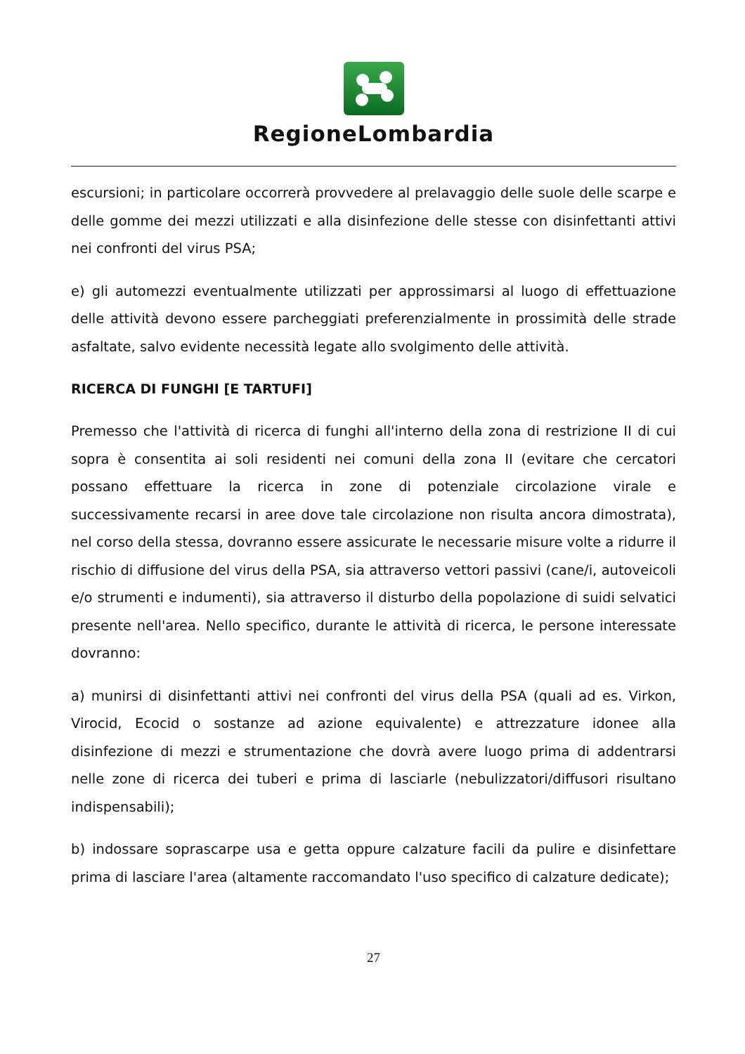RegioneLombardia
escursioni; in particolare occorrerà provvedere al prelavaggio delle suole delle scarpe e delle gomme dei mezzi utilizzati e alla disinfezione delle stesse con disinfettanti attivi nei confronti del virus PSA;
e) gli automezzi eventualmente utilizzati per approssimarsi al luogo di effettuazione delle attività devono essere parcheggiati preferenzialmente in prossimità delle strade asfaltate, salvo evidente necessità legate allo svolgimento delle attività.
RICERCA DI FUNGHI [E TARTUFI]
Premesso che l'attività di ricerca di funghi all'interno della zona di restrizione II di cui sopra è consentita ai soli residenti nei comuni della zona II (evitare che cercatori possano effettuare la ricerca in zone di potenziale circolazione virale e successivamente recarsi in aree dove tale circolazione non risulta ancora dimostrata), nel corso della stessa, dovranno essere assicurate le necessarie misure volte a ridurre il rischio di diffusione del virus della PSA, sia attraverso vettori passivi (cane/i, autoveicoli e/o strumenti e indumenti), sia attraverso il disturbo della popolazione di suidi selvatici presente nell'area. Nello specifico, durante le attività di ricerca, le persone interessate dovranno:
a) munirsi di disinfettanti attivi nei confronti del virus della PSA (quali ad es. Virkon, Virocid, Ecocid o sostanze ad azione equivalente) e attrezzature idonee alla disinfezione di mezzi e strumentazione che dovrà avere luogo prima di addentrarsi nelle zone di ricerca dei tuberi e prima di lasciarle (nebulizzatori/diffusori risultano indispensabili);
b) indossare soprascarpe usa e getta oppure calzature facili da pulire e disinfettare prima di lasciare l'area (altamente raccomandato l'uso specifico di calzature dedicate);
27